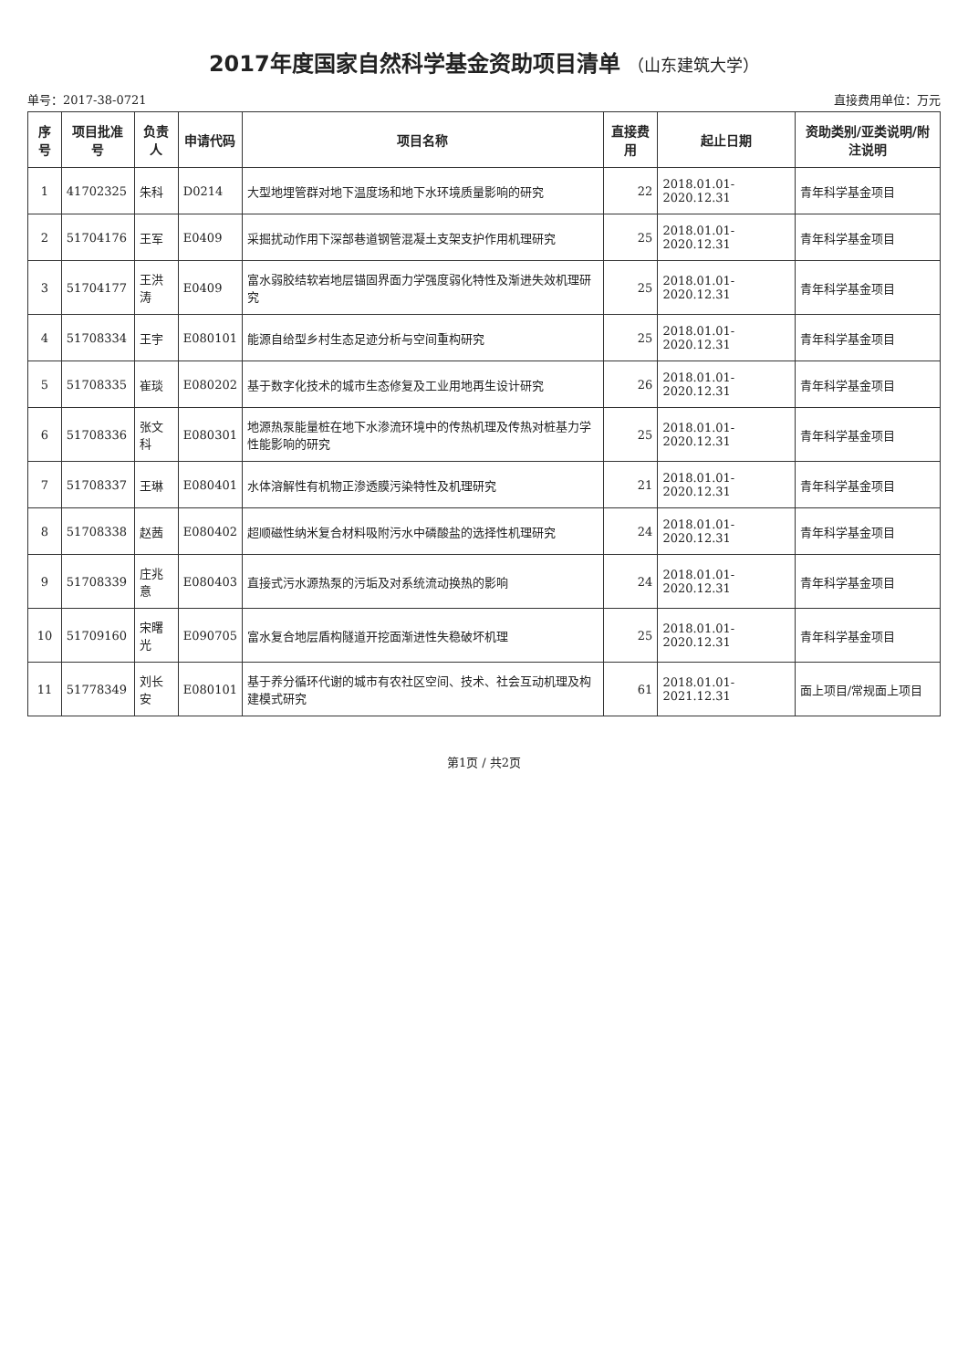2017年度国家自然科学基金资助项目清单 （山东建筑大学）
单号：2017-38-0721 直接费用单位：万元
| 序号 | 项目批准号 | 负责人 | 申请代码 | 项目名称 | 直接费用 | 起止日期 | 资助类别/亚类说明/附注说明 |
| --- | --- | --- | --- | --- | --- | --- | --- |
| 1 | 41702325 | 朱科 | D0214 | 大型地埋管群对地下温度场和地下水环境质量影响的研究 | 22 | 2018.01.01-2020.12.31 | 青年科学基金项目 |
| 2 | 51704176 | 王军 | E0409 | 采掘扰动作用下深部巷道钢管混凝土支架支护作用机理研究 | 25 | 2018.01.01-2020.12.31 | 青年科学基金项目 |
| 3 | 51704177 | 王洪涛 | E0409 | 富水弱胶结软岩地层锚固界面力学强度弱化特性及渐进失效机理研究 | 25 | 2018.01.01-2020.12.31 | 青年科学基金项目 |
| 4 | 51708334 | 王宇 | E080101 | 能源自给型乡村生态足迹分析与空间重构研究 | 25 | 2018.01.01-2020.12.31 | 青年科学基金项目 |
| 5 | 51708335 | 崔琰 | E080202 | 基于数字化技术的城市生态修复及工业用地再生设计研究 | 26 | 2018.01.01-2020.12.31 | 青年科学基金项目 |
| 6 | 51708336 | 张文科 | E080301 | 地源热泵能量桩在地下水渗流环境中的传热机理及传热对桩基力学性能影响的研究 | 25 | 2018.01.01-2020.12.31 | 青年科学基金项目 |
| 7 | 51708337 | 王琳 | E080401 | 水体溶解性有机物正渗透膜污染特性及机理研究 | 21 | 2018.01.01-2020.12.31 | 青年科学基金项目 |
| 8 | 51708338 | 赵茜 | E080402 | 超顺磁性纳米复合材料吸附污水中磷酸盐的选择性机理研究 | 24 | 2018.01.01-2020.12.31 | 青年科学基金项目 |
| 9 | 51708339 | 庄兆意 | E080403 | 直接式污水源热泵的污垢及对系统流动换热的影响 | 24 | 2018.01.01-2020.12.31 | 青年科学基金项目 |
| 10 | 51709160 | 宋曙光 | E090705 | 富水复合地层盾构隧道开挖面渐进性失稳破坏机理 | 25 | 2018.01.01-2020.12.31 | 青年科学基金项目 |
| 11 | 51778349 | 刘长安 | E080101 | 基于养分循环代谢的城市有农社区空间、技术、社会互动机理及构建模式研究 | 61 | 2018.01.01-2021.12.31 | 面上项目/常规面上项目 |
第1页 / 共2页